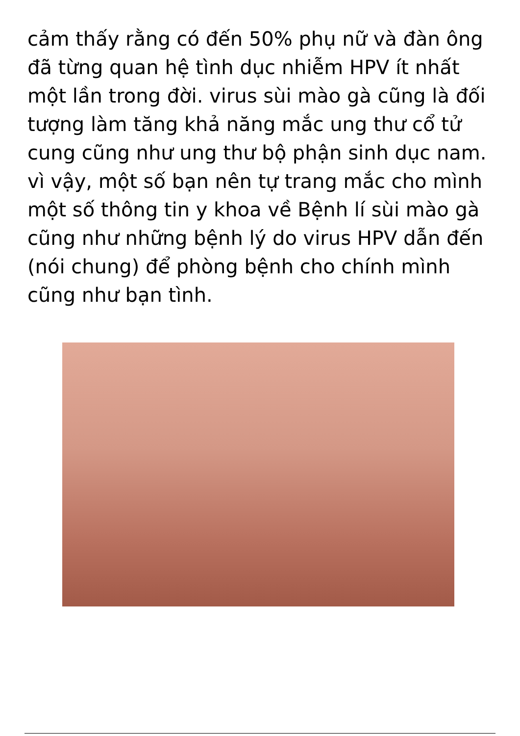cảm thấy rằng có đến 50% phụ nữ và đàn ông đã từng quan hệ tình dục nhiễm HPV ít nhất một lần trong đời. virus sùi mào gà cũng là đối tượng làm tăng khả năng mắc ung thư cổ tử cung cũng như ung thư bộ phận sinh dục nam. vì vậy, một số bạn nên tự trang mắc cho mình một số thông tin y khoa về Bệnh lí sùi mào gà cũng như những bệnh lý do virus HPV dẫn đến (nói chung) để phòng bệnh cho chính mình cũng như bạn tình.